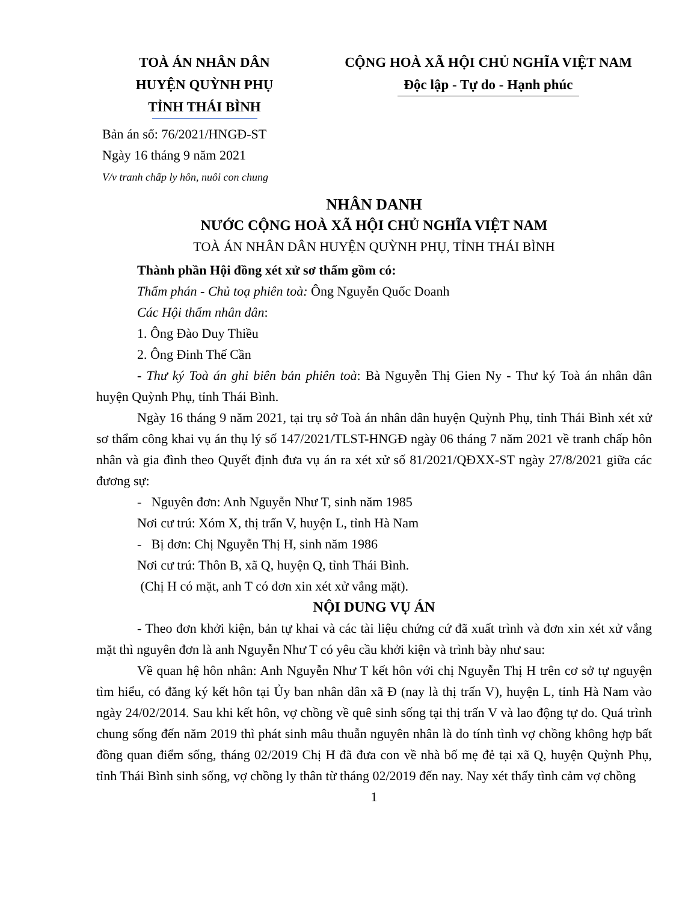TOÀ ÁN NHÂN DÂN
HUYỆN QUỲNH PHỤ
TỈNH THÁI BÌNH
CỘNG HOÀ XÃ HỘI CHỦ NGHĨA VIỆT NAM
Độc lập - Tự do - Hạnh phúc
Bản án số: 76/2021/HNGĐ-ST
Ngày 16 tháng 9 năm 2021
V/v tranh chấp ly hôn, nuôi con chung
NHÂN DANH
NƯỚC CỘNG HOÀ XÃ HỘI CHỦ NGHĨA VIỆT NAM
TOÀ ÁN NHÂN DÂN HUYỆN QUỲNH PHỤ, TỈNH THÁI BÌNH
Thành phần Hội đồng xét xử sơ thẩm gồm có:
Thẩm phán - Chủ toạ phiên toà: Ông Nguyễn Quốc Doanh
Các Hội thẩm nhân dân:
1. Ông Đào Duy Thiều
2. Ông Đinh Thế Cần
- Thư ký Toà án ghi biên bản phiên toà: Bà Nguyễn Thị Gien Ny - Thư ký Toà án nhân dân huyện Quỳnh Phụ, tỉnh Thái Bình.
Ngày 16 tháng 9 năm 2021, tại trụ sở Toà án nhân dân huyện Quỳnh Phụ, tỉnh Thái Bình xét xử sơ thẩm công khai vụ án thụ lý số 147/2021/TLST-HNGĐ ngày 06 tháng 7 năm 2021 về tranh chấp hôn nhân và gia đình theo Quyết định đưa vụ án ra xét xử số 81/2021/QĐXX-ST ngày 27/8/2021 giữa các đương sự:
- Nguyên đơn: Anh Nguyễn Như T, sinh năm 1985
Nơi cư trú: Xóm X, thị trấn V, huyện L, tỉnh Hà Nam
- Bị đơn: Chị Nguyễn Thị H, sinh năm 1986
Nơi cư trú: Thôn B, xã Q, huyện Q, tỉnh Thái Bình.
(Chị H có mặt, anh T có đơn xin xét xử vắng mặt).
NỘI DUNG VỤ ÁN
- Theo đơn khởi kiện, bản tự khai và các tài liệu chứng cứ đã xuất trình và đơn xin xét xử vắng mặt thì nguyên đơn là anh Nguyễn Như T có yêu cầu khởi kiện và trình bày như sau:
Về quan hệ hôn nhân: Anh Nguyễn Như T kết hôn với chị Nguyễn Thị H trên cơ sở tự nguyện tìm hiểu, có đăng ký kết hôn tại Ủy ban nhân dân xã Đ (nay là thị trấn V), huyện L, tỉnh Hà Nam vào ngày 24/02/2014. Sau khi kết hôn, vợ chồng về quê sinh sống tại thị trấn V và lao động tự do. Quá trình chung sống đến năm 2019 thì phát sinh mâu thuẫn nguyên nhân là do tính tình vợ chồng không hợp bất đồng quan điểm sống, tháng 02/2019 Chị H đã đưa con về nhà bố mẹ đẻ tại xã Q, huyện Quỳnh Phụ, tỉnh Thái Bình sinh sống, vợ chồng ly thân từ tháng 02/2019 đến nay. Nay xét thấy tình cảm vợ chồng
1